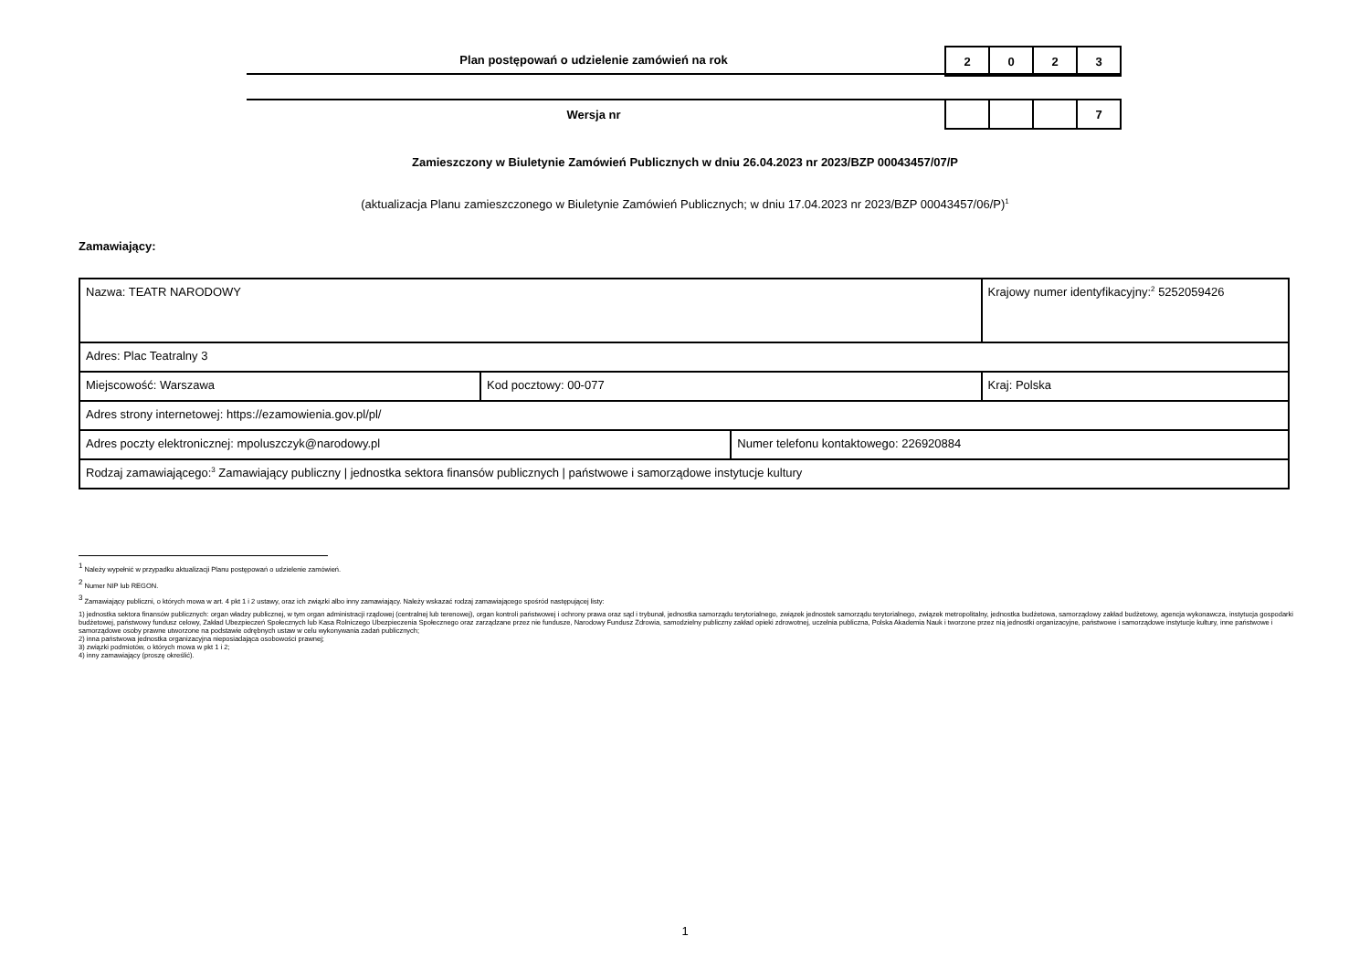Plan postępowań o udzielenie zamówień na rok
| 2 | 0 | 2 | 3 |
Wersja nr
| | | | 7 |
Zamieszczony w Biuletynie Zamówień Publicznych w dniu 26.04.2023 nr 2023/BZP 00043457/07/P
(aktualizacja Planu zamieszczonego w Biuletynie Zamówień Publicznych; w dniu 17.04.2023 nr 2023/BZP 00043457/06/P)<sup>1</sup>
Zamawiający:
| Nazwa: TEATR NARODOWY | | | Krajowy numer identyfikacyjny:<sup>2</sup> 5252059426 |
| Adres: Plac Teatralny 3 | | | |
| Miejscowość: Warszawa | Kod pocztowy: 00-077 | | Kraj: Polska |
| Adres strony internetowej: https://ezamowienia.gov.pl/pl/ | | | |
| Adres poczty elektronicznej: mpoluszczyk@narodowy.pl | | Numer telefonu kontaktowego: 226920884 | |
| Rodzaj zamawiającego:<sup>3</sup> Zamawiający publiczny / jednostka sektora finansów publicznych / państwowe i samorządowe instytucje kultury | | | |
<sup>1</sup> Należy wypełnić w przypadku aktualizacji Planu postępowań o udzielenie zamówień.
<sup>2</sup> Numer NIP lub REGON.
<sup>3</sup> Zamawiający publiczni, o których mowa w art. 4 pkt 1 i 2 ustawy, oraz ich związki albo inny zamawiający. Należy wskazać rodzaj zamawiającego spośród następującej listy:
1) jednostka sektora finansów publicznych: organ władzy publicznej, w tym organ administracji rządowej (centralnej lub terenowej), organ kontroli państwowej i ochrony prawa oraz sąd i trybunał, jednostka samorządu terytorialnego, związek jednostek samorządu terytorialnego, związek metropolitalny, jednostka budżetowa, samorządowy zakład budżetowy, agencja wykonawcza, instytucja gospodarki budżetowej, państwowy fundusz celowy, Zakład Ubezpieczeń Społecznych lub Kasa Rolniczego Ubezpieczenia Społecznego oraz zarządzane przez nie fundusze, Narodowy Fundusz Zdrowia, samodzielny publiczny zakład opieki zdrowotnej, uczelnia publiczna, Polska Akademia Nauk i tworzone przez nią jednostki organizacyjne, państwowe i samorządowe instytucje kultury, inne państwowe i samorządowe osoby prawne utworzone na podstawie odrębnych ustaw w celu wykonywania zadań publicznych;
2) inna państwowa jednostka organizacyjna nieposiadająca osobowości prawnej;
3) związki podmiotów, o których mowa w pkt 1 i 2;
4) inny zamawiający (proszę określić).
1